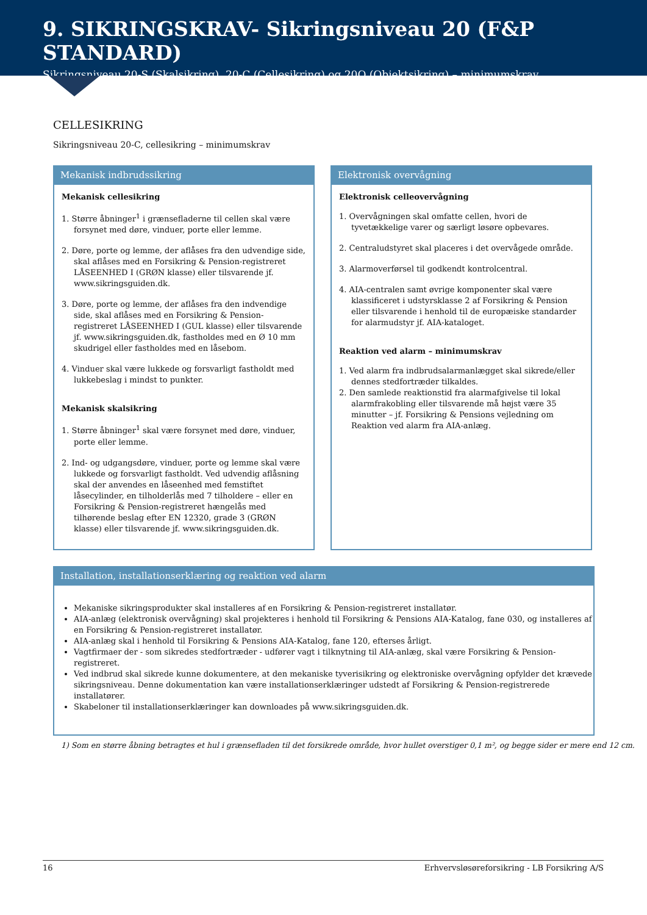9. SIKRINGSKRAV- Sikringsniveau 20 (F&P STANDARD)
Sikringsniveau 20-S (Skalsikring), 20-C (Cellesikring) og 20O (Objektsikring) – minimumskrav
CELLESIKRING
Sikringsniveau 20-C, cellesikring – minimumskrav
Mekanisk indbrudssikring
Mekanisk cellesikring
1. Større åbninger<sup>1</sup> i grænsefladerne til cellen skal være forsynet med døre, vinduer, porte eller lemme.
2. Døre, porte og lemme, der aflåses fra den udvendige side, skal aflåses med en Forsikring & Pension-registreret LÅSEENHED I (GRØN klasse) eller tilsvarende jf. www.sikringsguiden.dk.
3. Døre, porte og lemme, der aflåses fra den indvendige side, skal aflåses med en Forsikring & Pension-registreret LÅSEENHED I (GUL klasse) eller tilsvarende jf. www.sikringsguiden.dk, fastholdes med en Ø 10 mm skudrigel eller fastholdes med en låsebom.
4. Vinduer skal være lukkede og forsvarligt fastholdt med lukkebeslag i mindst to punkter.
Mekanisk skalsikring
1. Større åbninger<sup>1</sup> skal være forsynet med døre, vinduer, porte eller lemme.
2. Ind- og udgangsdøre, vinduer, porte og lemme skal være lukkede og forsvarligt fastholdt. Ved udvendig aflåsning skal der anvendes en låseenhed med femstiftet låsecylinder, en tilholderlås med 7 tilholdere – eller en Forsikring & Pension-registreret hængelås med tilhørende beslag efter EN 12320, grade 3 (GRØN klasse) eller tilsvarende jf. www.sikringsguiden.dk.
Elektronisk overvågning
Elektronisk celleovervågning
1. Overvågningen skal omfatte cellen, hvori de tyvetækkelige varer og særligt løsøre opbevares.
2. Centraludstyret skal placeres i det overvågede område.
3. Alarmoverførsel til godkendt kontrolcentral.
4. AIA-centralen samt øvrige komponenter skal være klassificeret i udstyrsklasse 2 af Forsikring & Pension eller tilsvarende i henhold til de europæiske standarder for alarmudstyr jf. AIA-kataloget.
Reaktion ved alarm – minimumskrav
1. Ved alarm fra indbrudsalarmanlægget skal sikrede/eller dennes stedfortræder tilkaldes.
2. Den samlede reaktionstid fra alarmafgivelse til lokal alarmfrakobling eller tilsvarende må højst være 35 minutter – jf. Forsikring & Pensions vejledning om Reaktion ved alarm fra AIA-anlæg.
Installation, installationserklæring og reaktion ved alarm
Mekaniske sikringsprodukter skal installeres af en Forsikring & Pension-registreret installatør.
AIA-anlæg (elektronisk overvågning) skal projekteres i henhold til Forsikring & Pensions AIA-Katalog, fane 030, og installeres af en Forsikring & Pension-registreret installatør.
AIA-anlæg skal i henhold til Forsikring & Pensions AIA-Katalog, fane 120, efterses årligt.
Vagtfirmaer der - som sikredes stedfortræder - udfører vagt i tilknytning til AIA-anlæg, skal være Forsikring & Pension-registreret.
Ved indbrud skal sikrede kunne dokumentere, at den mekaniske tyverisikring og elektroniske overvågning opfylder det krævede sikringsniveau. Denne dokumentation kan være installationserklæringer udstedt af Forsikring & Pension-registrerede installatører.
Skabeloner til installationserklæringer kan downloades på www.sikringsguiden.dk.
1) Som en større åbning betragtes et hul i grænsefladen til det forsikrede område, hvor hullet overstiger 0,1 m², og begge sider er mere end 12 cm.
16 Erhvervsløsøreforsikring - LB Forsikring A/S